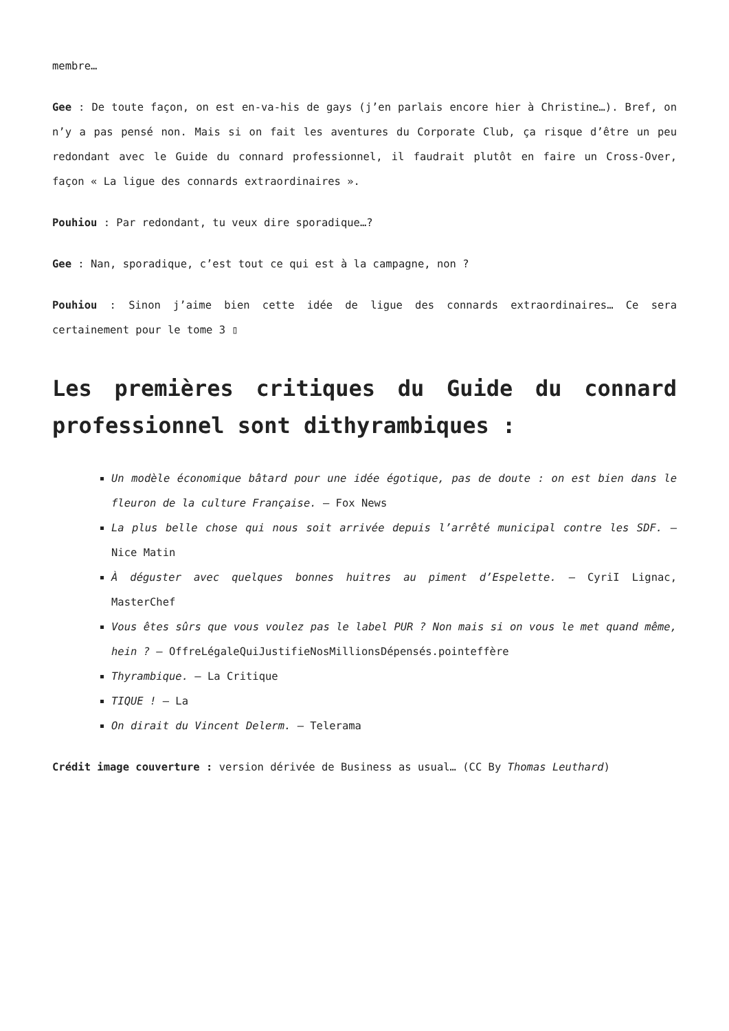membre…
Gee : De toute façon, on est en-va-his de gays (j’en parlais encore hier à Christine…). Bref, on n’y a pas pensé non. Mais si on fait les aventures du Corporate Club, ça risque d’être un peu redondant avec le Guide du connard professionnel, il faudrait plutôt en faire un Cross-Over, façon « La ligue des connards extraordinaires ».
Pouhiou : Par redondant, tu veux dire sporadique…?
Gee : Nan, sporadique, c’est tout ce qui est à la campagne, non ?
Pouhiou : Sinon j’aime bien cette idée de ligue des connards extraordinaires… Ce sera certainement pour le tome 3 ▯
Les premières critiques du Guide du connard professionnel sont dithyrambiques :
Un modèle économique bâtard pour une idée égotique, pas de doute : on est bien dans le fleuron de la culture Française. – Fox News
La plus belle chose qui nous soit arrivée depuis l’arrêté municipal contre les SDF. – Nice Matin
À déguster avec quelques bonnes huitres au piment d’Espelette. – CyriI Lignac, MasterChef
Vous êtes sûrs que vous voulez pas le label PUR ? Non mais si on vous le met quand même, hein ? – OffreLégaleQuiJustifieNosMillionsDépensés.pointeffère
Thyrambique. – La Critique
TIQUE ! – La
On dirait du Vincent Delerm. – Telerama
Crédit image couverture : version dérivée de Business as usual… (CC By Thomas Leuthard)